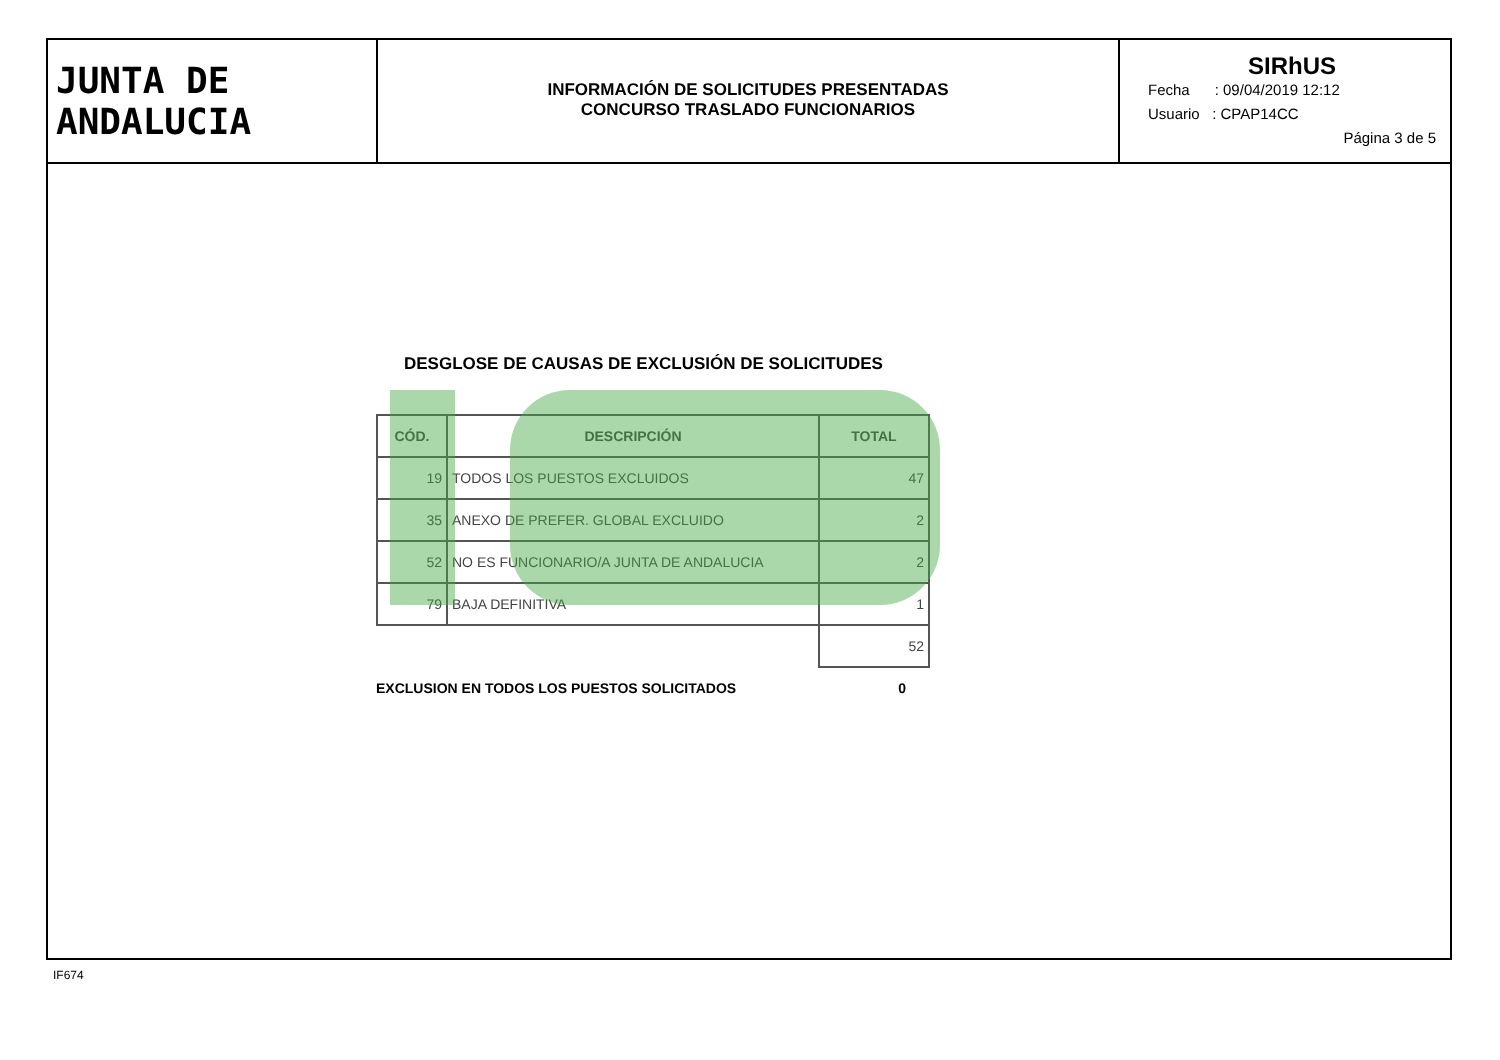JUNTA DE ANDALUCIA
INFORMACIÓN DE SOLICITUDES PRESENTADAS
CONCURSO TRASLADO FUNCIONARIOS
SIRhUS
Fecha : 09/04/2019 12:12
Usuario : CPAP14CC
Página 3 de 5
DESGLOSE DE CAUSAS DE EXCLUSIÓN DE SOLICITUDES
| CÓD. | DESCRIPCIÓN | TOTAL |
| --- | --- | --- |
| 19 | TODOS LOS PUESTOS EXCLUIDOS | 47 |
| 35 | ANEXO DE PREFER. GLOBAL EXCLUIDO | 2 |
| 52 | NO ES FUNCIONARIO/A JUNTA DE ANDALUCIA | 2 |
| 79 | BAJA DEFINITIVA | 1 |
| | | 52 |
EXCLUSION EN TODOS LOS PUESTOS SOLICITADOS 0
IF674